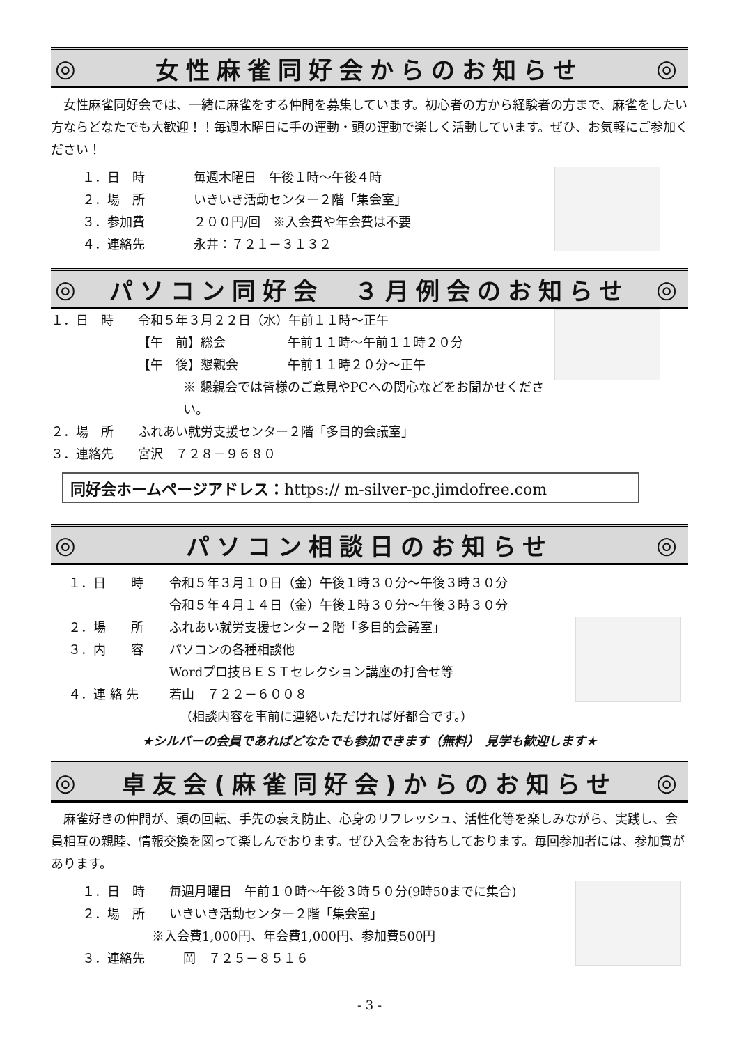◎ 女性麻雀同好会からのお知らせ ◎
女性麻雀同好会では、一緒に麻雀をする仲間を募集しています。初心者の方から経験者の方まで、麻雀をしたい方ならどなたでも大歓迎！！毎週木曜日に手の運動・頭の運動で楽しく活動しています。ぜひ、お気軽にご参加ください！
１．日　時 毎週木曜日　午後１時～午後４時
２．場　所 いきいき活動センター２階「集会室」
３．参加費 ２００円/回　※入会費や年会費は不要
４．連絡先 永井：７２１－３１３２
◎ パソコン同好会　３月例会のお知らせ ◎
１．日　時 令和５年３月２２日（水）午前１１時～正午
【午　前】総会 午前１１時～午前１１時２０分
【午　後】懇親会 午前１１時２０分～正午
※ 懇親会では皆様のご意見やPCへの関心などをお聞かせください。
２．場　所 ふれあい就労支援センター２階「多目的会議室」
３．連絡先 宮沢　７２８－９６８０
同好会ホームページアドレス：https:// m-silver-pc.jimdofree.com
◎ パソコン相談日のお知らせ ◎
１．日　　時 令和５年３月１０日（金）午後１時３０分～午後３時３０分
令和５年４月１４日（金）午後１時３０分～午後３時３０分
２．場　　所 ふれあい就労支援センター２階「多目的会議室」
３．内　　容 パソコンの各種相談他
Wordプロ技ＢＥＳＴセレクション講座の打合せ等
４．連 絡 先 若山　７２２－６００８
（相談内容を事前に連絡いただければ好都合です。）
★シルバーの会員であればどなたでも参加できます（無料）　見学も歓迎します★
◎ 卓友会(麻雀同好会)からのお知らせ ◎
麻雀好きの仲間が、頭の回転、手先の衰え防止、心身のリフレッシュ、活性化等を楽しみながら、実践し、会員相互の親睦、情報交換を図って楽しんでおります。ぜひ入会をお待ちしております。毎回参加者には、参加賞があります。
１．日　時 毎週月曜日　午前１０時～午後３時５０分(9時50までに集合)
２．場　所 いきいき活動センター２階「集会室」
※入会費1,000円、年会費1,000円、参加費500円
３．連絡先 岡　７２５－８５１６
- 3 -